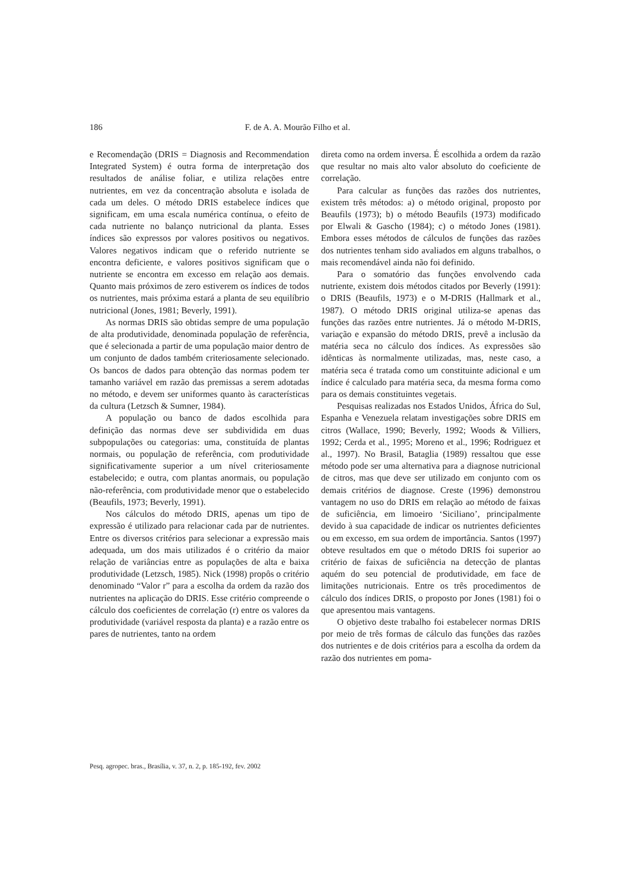186 F. de A. A. Mourão Filho et al.
e Recomendação (DRIS = Diagnosis and Recommendation Integrated System) é outra forma de interpretação dos resultados de análise foliar, e utiliza relações entre nutrientes, em vez da concentração absoluta e isolada de cada um deles. O método DRIS estabelece índices que significam, em uma escala numérica contínua, o efeito de cada nutriente no balanço nutricional da planta. Esses índices são expressos por valores positivos ou negativos. Valores negativos indicam que o referido nutriente se encontra deficiente, e valores positivos significam que o nutriente se encontra em excesso em relação aos demais. Quanto mais próximos de zero estiverem os índices de todos os nutrientes, mais próxima estará a planta de seu equilíbrio nutricional (Jones, 1981; Beverly, 1991).
As normas DRIS são obtidas sempre de uma população de alta produtividade, denominada população de referência, que é selecionada a partir de uma população maior dentro de um conjunto de dados também criteriosamente selecionado. Os bancos de dados para obtenção das normas podem ter tamanho variável em razão das premissas a serem adotadas no método, e devem ser uniformes quanto às características da cultura (Letzsch & Sumner, 1984).
A população ou banco de dados escolhida para definição das normas deve ser subdividida em duas subpopulações ou categorias: uma, constituída de plantas normais, ou população de referência, com produtividade significativamente superior a um nível criteriosamente estabelecido; e outra, com plantas anormais, ou população não-referência, com produtividade menor que o estabelecido (Beaufils, 1973; Beverly, 1991).
Nos cálculos do método DRIS, apenas um tipo de expressão é utilizado para relacionar cada par de nutrientes. Entre os diversos critérios para selecionar a expressão mais adequada, um dos mais utilizados é o critério da maior relação de variâncias entre as populações de alta e baixa produtividade (Letzsch, 1985). Nick (1998) propôs o critério denominado “Valor r” para a escolha da ordem da razão dos nutrientes na aplicação do DRIS. Esse critério compreende o cálculo dos coeficientes de correlação (r) entre os valores da produtividade (variável resposta da planta) e a razão entre os pares de nutrientes, tanto na ordem
direta como na ordem inversa. É escolhida a ordem da razão que resultar no mais alto valor absoluto do coeficiente de correlação.
Para calcular as funções das razões dos nutrientes, existem três métodos: a) o método original, proposto por Beaufils (1973); b) o método Beaufils (1973) modificado por Elwali & Gascho (1984); c) o método Jones (1981). Embora esses métodos de cálculos de funções das razões dos nutrientes tenham sido avaliados em alguns trabalhos, o mais recomendável ainda não foi definido.
Para o somatório das funções envolvendo cada nutriente, existem dois métodos citados por Beverly (1991): o DRIS (Beaufils, 1973) e o M-DRIS (Hallmark et al., 1987). O método DRIS original utiliza-se apenas das funções das razões entre nutrientes. Já o método M-DRIS, variação e expansão do método DRIS, prevê a inclusão da matéria seca no cálculo dos índices. As expressões são idênticas às normalmente utilizadas, mas, neste caso, a matéria seca é tratada como um constituinte adicional e um índice é calculado para matéria seca, da mesma forma como para os demais constituintes vegetais.
Pesquisas realizadas nos Estados Unidos, África do Sul, Espanha e Venezuela relatam investigações sobre DRIS em citros (Wallace, 1990; Beverly, 1992; Woods & Villiers, 1992; Cerda et al., 1995; Moreno et al., 1996; Rodriguez et al., 1997). No Brasil, Bataglia (1989) ressaltou que esse método pode ser uma alternativa para a diagnose nutricional de citros, mas que deve ser utilizado em conjunto com os demais critérios de diagnose. Creste (1996) demonstrou vantagem no uso do DRIS em relação ao método de faixas de suficiência, em limoeiro ‘Siciliano’, principalmente devido à sua capacidade de indicar os nutrientes deficientes ou em excesso, em sua ordem de importância. Santos (1997) obteve resultados em que o método DRIS foi superior ao critério de faixas de suficiência na detecção de plantas aquém do seu potencial de produtividade, em face de limitações nutricionais. Entre os três procedimentos de cálculo dos índices DRIS, o proposto por Jones (1981) foi o que apresentou mais vantagens.
O objetivo deste trabalho foi estabelecer normas DRIS por meio de três formas de cálculo das funções das razões dos nutrientes e de dois critérios para a escolha da ordem da razão dos nutrientes em poma-
Pesq. agropec. bras., Brasília, v. 37, n. 2, p. 185-192, fev. 2002